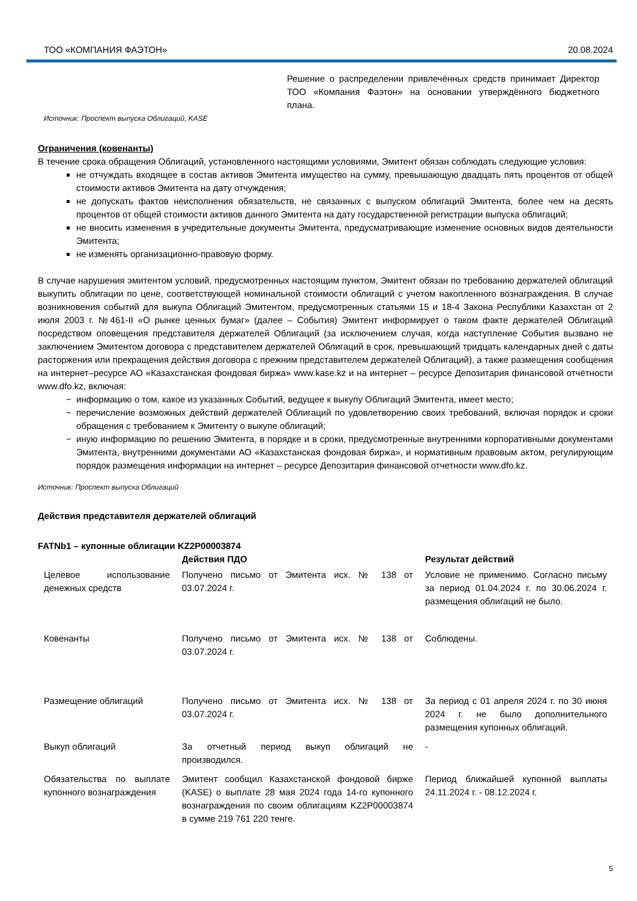ТОО «КОМПАНИЯ ФАЭТОН» 20.08.2024
Решение о распределении привлечённых средств принимает Директор ТОО «Компания Фаэтон» на основании утверждённого бюджетного плана.
Источник: Проспект выпуска Облигаций, KASE
Ограничения (ковенанты)
В течение срока обращения Облигаций, установленного настоящими условиями, Эмитент обязан соблюдать следующие условия:
не отчуждать входящее в состав активов Эмитента имущество на сумму, превышающую двадцать пять процентов от общей стоимости активов Эмитента на дату отчуждения;
не допускать фактов неисполнения обязательств, не связанных с выпуском облигаций Эмитента, более чем на десять процентов от общей стоимости активов данного Эмитента на дату государственной регистрации выпуска облигаций;
не вносить изменения в учредительные документы Эмитента, предусматривающие изменение основных видов деятельности Эмитента;
не изменять организационно-правовую форму.
В случае нарушения эмитентом условий, предусмотренных настоящим пунктом, Эмитент обязан по требованию держателей облигаций выкупить облигации по цене, соответствующей номинальной стоимости облигаций с учетом накопленного вознаграждения. В случае возникновения событий для выкупа Облигаций Эмитентом, предусмотренных статьями 15 и 18-4 Закона Республики Казахстан от 2 июля 2003 г. №461-II «О рынке ценных бумаг» (далее – События) Эмитент информирует о таком факте держателей Облигаций посредством оповещения представителя держателей Облигаций (за исключением случая, когда наступление События вызвано не заключением Эмитентом договора с представителем держателей Облигаций в срок, превышающий тридцать календарных дней с даты расторжения или прекращения действия договора с прежним представителем держателей Облигаций), а также размещения сообщения на интернет–ресурсе АО «Казахстанская фондовая биржа» www.kase.kz и на интернет – ресурсе Депозитария финансовой отчётности www.dfo.kz, включая:
информацию о том, какое из указанных Событий, ведущее к выкупу Облигаций Эмитента, имеет место;
перечисление возможных действий держателей Облигаций по удовлетворению своих требований, включая порядок и сроки обращения с требованием к Эмитенту о выкупе облигаций;
иную информацию по решению Эмитента, в порядке и в сроки, предусмотренные внутренними корпоративными документами Эмитента, внутренними документами АО «Казахстанская фондовая биржа», и нормативным правовым актом, регулирующим порядок размещения информации на интернет – ресурсе Депозитария финансовой отчетности www.dfo.kz.
Источник: Проспект выпуска Облигаций
Действия представителя держателей облигаций
FATNb1 – купонные облигации KZ2P00003874
| | Действия ПДО | Результат действий |
| --- | --- | --- |
| Целевое использование денежных средств | Получено письмо от Эмитента исх. № 138 от 03.07.2024 г. | Условие не применимо. Согласно письму за период 01.04.2024 г. по 30.06.2024 г. размещения облигаций не было. |
| Ковенанты | Получено письмо от Эмитента исх. № 138 от 03.07.2024 г. | Соблюдены. |
| Размещение облигаций | Получено письмо от Эмитента исх. № 138 от 03.07.2024 г. | За период с 01 апреля 2024 г. по 30 июня 2024 г. не было дополнительного размещения купонных облигаций. |
| Выкуп облигаций | За отчетный период выкуп облигаций не производился. | - |
| Обязательства по выплате купонного вознаграждения | Эмитент сообщил Казахстанской фондовой бирже (KASE) о выплате 28 мая 2024 года 14-го купонного вознаграждения по своим облигациям KZ2P00003874 в сумме 219 761 220 тенге. | Период ближайшей купонной выплаты 24.11.2024 г. - 08.12.2024 г. |
5